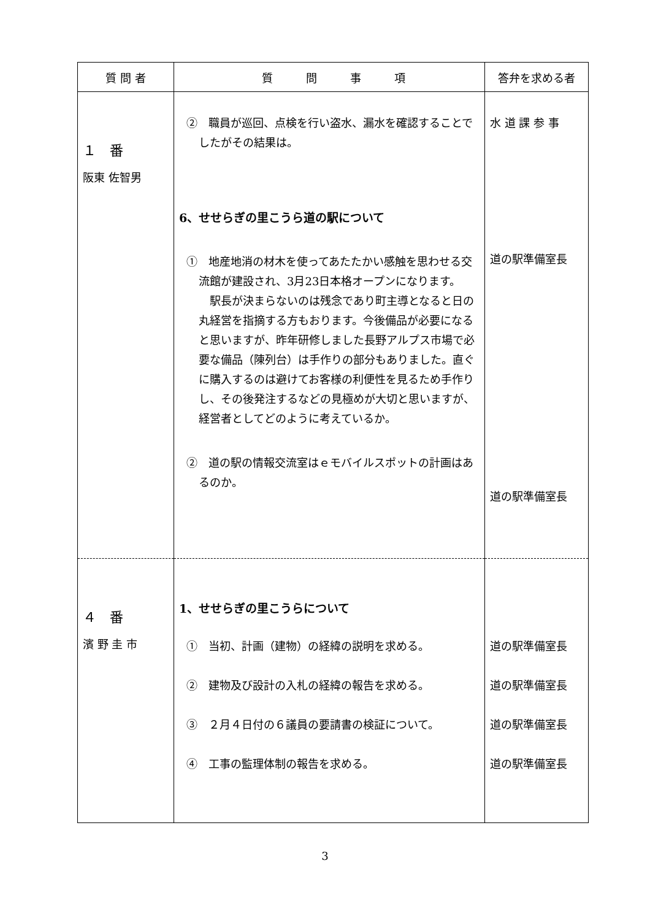| 質 問 者 | 質 問 事 項 | 答弁を求める者 |
| --- | --- | --- |
| １ 番 阪東 佐智男 | ② 職員が巡回、点検を行い盗水、漏水を確認することでしたがその結果は。 6、せせらぎの里こうら道の駅について ① 地産地消の材木を使ってあたたかい感触を思わせる交流館が建設され、3月23日本格オープンになります。 駅長が決まらないのは残念であり町主導となると日の丸経営を指摘する方もおります。今後備品が必要になると思いますが、昨年研修しました長野アルプス市場で必要な備品（陳列台）は手作りの部分もありました。直ぐに購入するのは避けてお客様の利便性を見るため手作りし、その後発注するなどの見極めが大切と思いますが、経営者としてどのように考えているか。 ② 道の駅の情報交流室はｅモバイルスポットの計画はあるのか。 | 水 道 課 参 事 道の駅準備室長 道の駅準備室長 |
| ４ 番 濱 野 圭 市 | 1、せせらぎの里こうらについて ① 当初、計画（建物）の経緯の説明を求める。 ② 建物及び設計の入札の経緯の報告を求める。 ③ ２月４日付の６議員の要請書の検証について。 ④ 工事の監理体制の報告を求める。 | 道の駅準備室長 道の駅準備室長 道の駅準備室長 道の駅準備室長 |
3